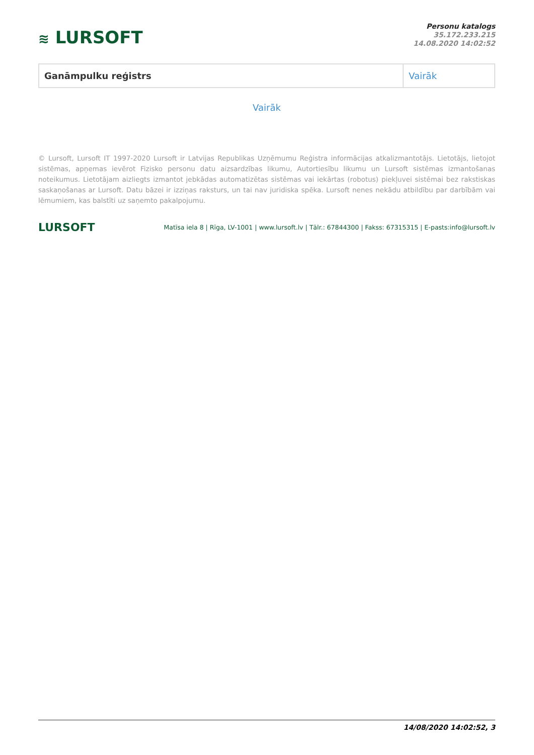≋ LURSOFT
Personu katalogs
35.172.233.215
14.08.2020 14:02:52
| Ganāmpulku reģistrs | Vairāk |
Vairāk
© Lursoft, Lursoft IT 1997-2020 Lursoft ir Latvijas Republikas Uzņēmumu Reģistra informācijas atkalizmantotājs. Lietotājs, lietojot sistēmas, apņemas ievērot Fizisko personu datu aizsardzības likumu, Autortiesību likumu un Lursoft sistēmas izmantošanas noteikumus. Lietotājam aizliegts izmantot jebkādas automatizētas sistēmas vai iekārtas (robotus) piekļuvei sistēmai bez rakstiskas saskaņošanas ar Lursoft. Datu bāzei ir izziņas raksturs, un tai nav juridiska spēka. Lursoft nenes nekādu atbildību par darbībām vai lēmumiem, kas balstīti uz saņemto pakalpojumu.
LURSOFT
Matīsa iela 8 | Rīga, LV-1001 | www.lursoft.lv | Tālr.: 67844300 | Fakss: 67315315 | E-pasts:info@lursoft.lv
14/08/2020 14:02:52, 3